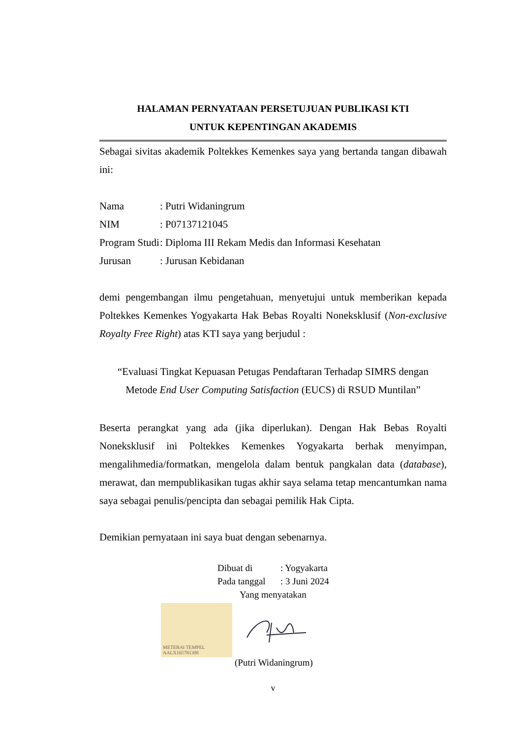HALAMAN PERNYATAAN PERSETUJUAN PUBLIKASI KTI
UNTUK KEPENTINGAN AKADEMIS
Sebagai sivitas akademik Poltekkes Kemenkes saya yang bertanda tangan dibawah ini:
| Nama | : Putri Widaningrum |
| NIM | : P07137121045 |
| Program Studi | : Diploma III Rekam Medis dan Informasi Kesehatan |
| Jurusan | : Jurusan Kebidanan |
demi pengembangan ilmu pengetahuan, menyetujui untuk memberikan kepada Poltekkes Kemenkes Yogyakarta Hak Bebas Royalti Noneksklusif (Non-exclusive Royalty Free Right) atas KTI saya yang berjudul :
“Evaluasi Tingkat Kepuasan Petugas Pendaftaran Terhadap SIMRS dengan
Metode End User Computing Satisfaction (EUCS) di RSUD Muntilan”
Beserta perangkat yang ada (jika diperlukan). Dengan Hak Bebas Royalti Noneksklusif ini Poltekkes Kemenkes Yogyakarta berhak menyimpan, mengalihmedia/formatkan, mengelola dalam bentuk pangkalan data (database), merawat, dan mempublikasikan tugas akhir saya selama tetap mencantumkan nama saya sebagai penulis/pencipta dan sebagai pemilik Hak Cipta.
Demikian pernyataan ini saya buat dengan sebenarnya.
| Dibuat di | : Yogyakarta |
| Pada tanggal | : 3 Juni 2024 |
| Yang menyatakan | |
METERAI TEMPEL
AALX165781308
(Putri Widaningrum)
v